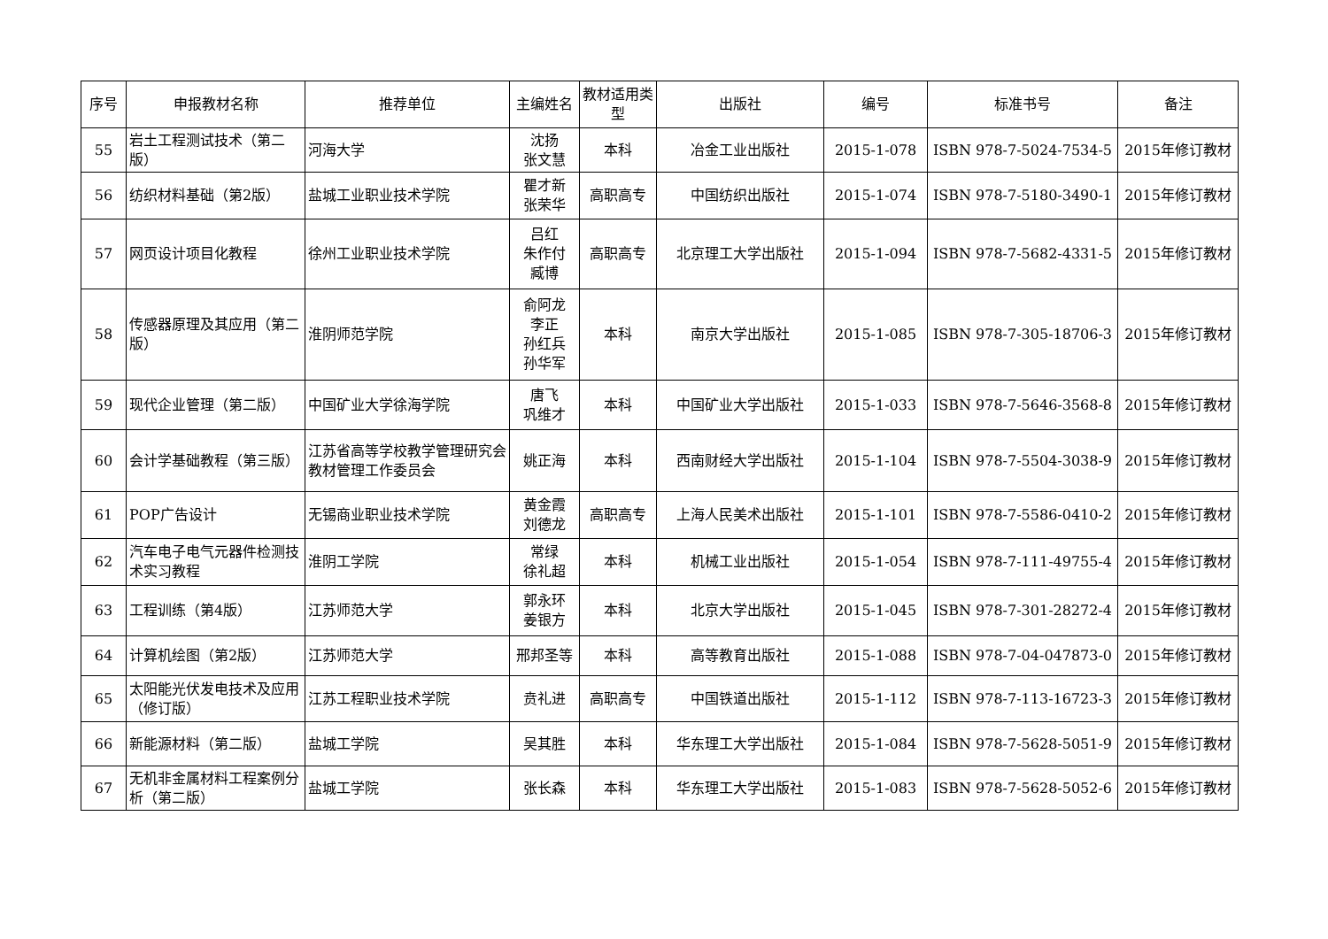| 序号 | 申报教材名称 | 推荐单位 | 主编姓名 | 教材适用类型 | 出版社 | 编号 | 标准书号 | 备注 |
| --- | --- | --- | --- | --- | --- | --- | --- | --- |
| 55 | 岩土工程测试技术（第二版） | 河海大学 | 沈扬 张文慧 | 本科 | 冶金工业出版社 | 2015-1-078 | ISBN 978-7-5024-7534-5 | 2015年修订教材 |
| 56 | 纺织材料基础（第2版） | 盐城工业职业技术学院 | 瞿才新 张荣华 | 高职高专 | 中国纺织出版社 | 2015-1-074 | ISBN 978-7-5180-3490-1 | 2015年修订教材 |
| 57 | 网页设计项目化教程 | 徐州工业职业技术学院 | 吕红 朱作付 臧博 | 高职高专 | 北京理工大学出版社 | 2015-1-094 | ISBN 978-7-5682-4331-5 | 2015年修订教材 |
| 58 | 传感器原理及其应用（第二版） | 淮阴师范学院 | 俞阿龙 李正 孙红兵 孙华军 | 本科 | 南京大学出版社 | 2015-1-085 | ISBN 978-7-305-18706-3 | 2015年修订教材 |
| 59 | 现代企业管理（第二版） | 中国矿业大学徐海学院 | 唐飞 巩维才 | 本科 | 中国矿业大学出版社 | 2015-1-033 | ISBN 978-7-5646-3568-8 | 2015年修订教材 |
| 60 | 会计学基础教程（第三版） | 江苏省高等学校教学管理研究会教材管理工作委员会 | 姚正海 | 本科 | 西南财经大学出版社 | 2015-1-104 | ISBN 978-7-5504-3038-9 | 2015年修订教材 |
| 61 | POP广告设计 | 无锡商业职业技术学院 | 黄金霞 刘德龙 | 高职高专 | 上海人民美术出版社 | 2015-1-101 | ISBN 978-7-5586-0410-2 | 2015年修订教材 |
| 62 | 汽车电子电气元器件检测技术实习教程 | 淮阴工学院 | 常绿 徐礼超 | 本科 | 机械工业出版社 | 2015-1-054 | ISBN 978-7-111-49755-4 | 2015年修订教材 |
| 63 | 工程训练（第4版） | 江苏师范大学 | 郭永环 姜银方 | 本科 | 北京大学出版社 | 2015-1-045 | ISBN 978-7-301-28272-4 | 2015年修订教材 |
| 64 | 计算机绘图（第2版） | 江苏师范大学 | 邢邦圣等 | 本科 | 高等教育出版社 | 2015-1-088 | ISBN 978-7-04-047873-0 | 2015年修订教材 |
| 65 | 太阳能光伏发电技术及应用（修订版） | 江苏工程职业技术学院 | 贲礼进 | 高职高专 | 中国铁道出版社 | 2015-1-112 | ISBN 978-7-113-16723-3 | 2015年修订教材 |
| 66 | 新能源材料（第二版） | 盐城工学院 | 吴其胜 | 本科 | 华东理工大学出版社 | 2015-1-084 | ISBN 978-7-5628-5051-9 | 2015年修订教材 |
| 67 | 无机非金属材料工程案例分析（第二版） | 盐城工学院 | 张长森 | 本科 | 华东理工大学出版社 | 2015-1-083 | ISBN 978-7-5628-5052-6 | 2015年修订教材 |